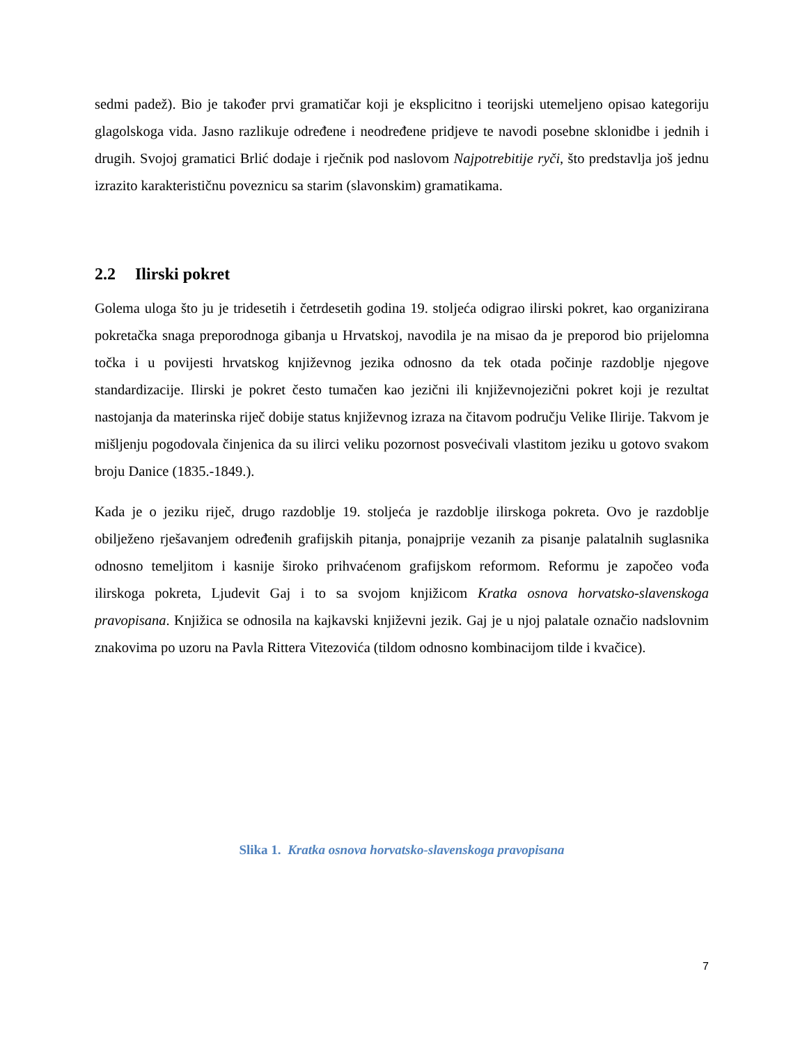sedmi padež). Bio je također prvi gramatičar koji je eksplicitno i teorijski utemeljeno opisao kategoriju glagolskoga vida. Jasno razlikuje određene i neodređene pridjeve te navodi posebne sklonidbe i jednih i drugih. Svojoj gramatici Brlić dodaje i rječnik pod naslovom Najpotrebitije ryči, što predstavlja još jednu izrazito karakterističnu poveznicu sa starim (slavonskim) gramatikama.
2.2 Ilirski pokret
Golema uloga što ju je tridesetih i četrdesetih godina 19. stoljeća odigrao ilirski pokret, kao organizirana pokretačka snaga preporodnoga gibanja u Hrvatskoj, navodila je na misao da je preporod bio prijelomna točka i u povijesti hrvatskog književnog jezika odnosno da tek otada počinje razdoblje njegove standardizacije. Ilirski je pokret često tumačen kao jezični ili književnojezični pokret koji je rezultat nastojanja da materinska riječ dobije status književnog izraza na čitavom području Velike Ilirije. Takvom je mišljenju pogodovala činjenica da su ilirci veliku pozornost posvećivali vlastitom jeziku u gotovo svakom broju Danice (1835.-1849.).
Kada je o jeziku riječ, drugo razdoblje 19. stoljeća je razdoblje ilirskoga pokreta. Ovo je razdoblje obilježeno rješavanjem određenih grafijskih pitanja, ponajprije vezanih za pisanje palatalnih suglasnika odnosno temeljitom i kasnije široko prihvaćenom grafijskom reformom. Reformu je započeo vođa ilirskoga pokreta, Ljudevit Gaj i to sa svojom knjižicom Kratka osnova horvatsko-slavenskoga pravopisana. Knjižica se odnosila na kajkavski književni jezik. Gaj je u njoj palatale označio nadslovnim znakovima po uzoru na Pavla Rittera Vitezovića (tildom odnosno kombinacijom tilde i kvačice).
Slika 1. Kratka osnova horvatsko-slavenskoga pravopisana
7